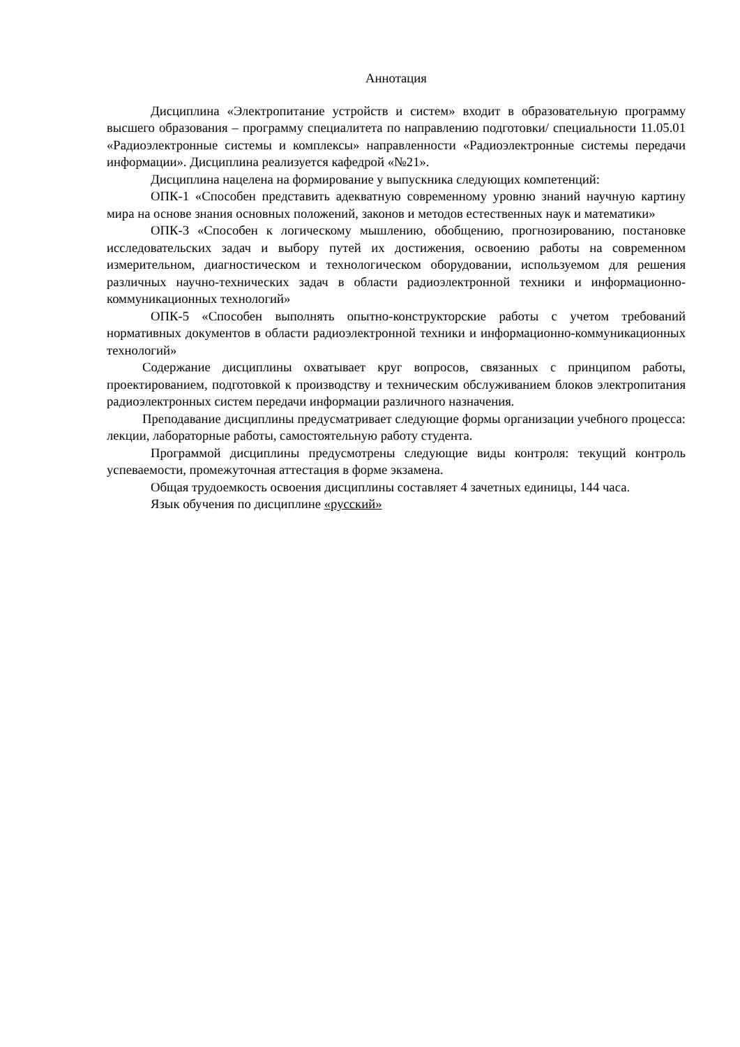Аннотация
Дисциплина «Электропитание устройств и систем» входит в образовательную программу высшего образования – программу специалитета по направлению подготовки/ специальности 11.05.01 «Радиоэлектронные системы и комплексы» направленности «Радиоэлектронные системы передачи информации». Дисциплина реализуется кафедрой «№21».
Дисциплина нацелена на формирование у выпускника следующих компетенций:
ОПК-1 «Способен представить адекватную современному уровню знаний научную картину мира на основе знания основных положений, законов и методов естественных наук и математики»
ОПК-3 «Способен к логическому мышлению, обобщению, прогнозированию, постановке исследовательских задач и выбору путей их достижения, освоению работы на современном измерительном, диагностическом и технологическом оборудовании, используемом для решения различных научно-технических задач в области радиоэлектронной техники и информационно-коммуникационных технологий»
ОПК-5 «Способен выполнять опытно-конструкторские работы с учетом требований нормативных документов в области радиоэлектронной техники и информационно-коммуникационных технологий»
Содержание дисциплины охватывает круг вопросов, связанных с принципом работы, проектированием, подготовкой к производству и техническим обслуживанием блоков электропитания радиоэлектронных систем передачи информации различного назначения.
Преподавание дисциплины предусматривает следующие формы организации учебного процесса: лекции, лабораторные работы, самостоятельную работу студента.
Программой дисциплины предусмотрены следующие виды контроля: текущий контроль успеваемости, промежуточная аттестация в форме экзамена.
Общая трудоемкость освоения дисциплины составляет 4 зачетных единицы, 144 часа.
Язык обучения по дисциплине «русский»